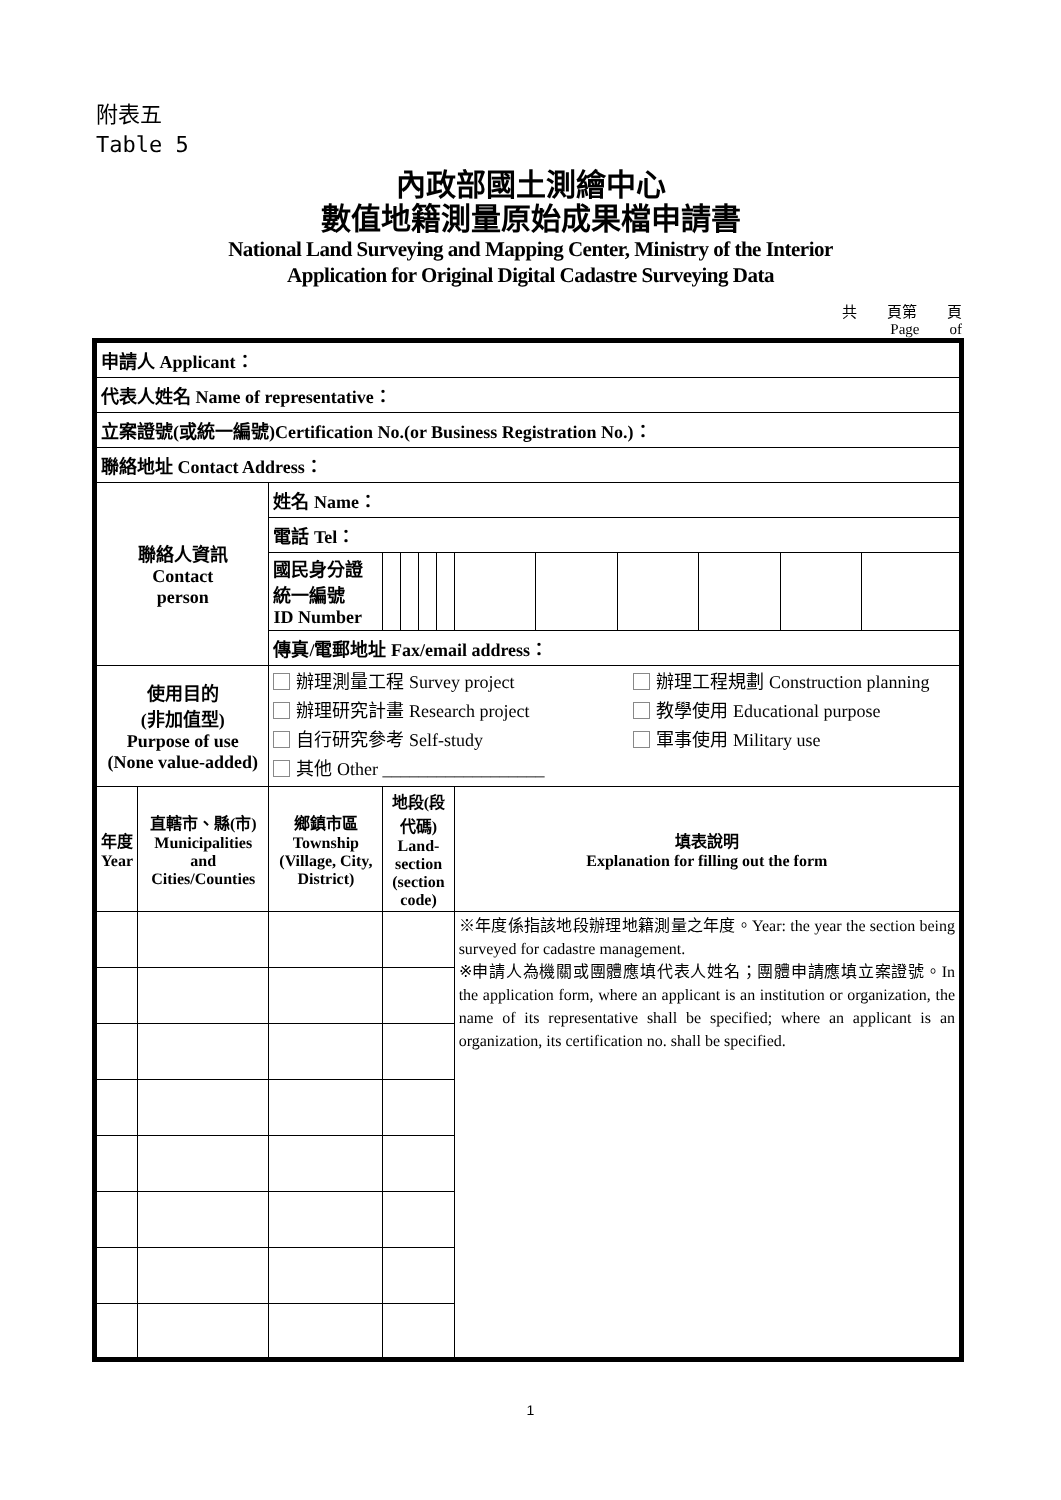附表五
Table 5
內政部國土測繪中心
數值地籍測量原始成果檔申請書
National Land Surveying and Mapping Center, Ministry of the Interior
Application for Original Digital Cadastre Surveying Data
共　　頁第　　頁
Page　　of　　
| 申請人 Applicant： | | | | | | | | | | | | |
| 代表人姓名 Name of representative： | | | | | | | | | | | | |
| 立案證號(或統一編號)Certification No.(or Business Registration No.)： | | | | | | | | | | | | |
| 聯絡地址 Contact Address： | | | | | | | | | | | | |
| 聯絡人資訊 Contact person | | 姓名 Name： | | | | | | | | | | |
| | | 電話 Tel： | | | | | | | | | | |
| | | 國民身分證統一編號 ID Number | | | | | | | | | | |
| | | 傳真/電郵地址 Fax/email address： | | | | | | | | | | |
| 使用目的 (非加值型) Purpose of use (None value-added) | | 辦理測量工程 Survey project 辦理工程規劃 Construction planning 辦理研究計畫 Research project 教學使用 Educational purpose 自行研究參考 Self-study 軍事使用 Military use 其他 Other __________________ | | | | | | | | | | |
| 年度 Year | 直轄市、縣(市) Municipalities and Cities/Counties | 鄉鎮市區 Township (Village, City, District) | 地段(段代碼) Land-section (section code) | | | | 填表說明 Explanation for filling out the form | | | | | |
| | | | | | | | ※年度係指該地段辦理地籍測量之年度。Year: the year the section being surveyed for cadastre management. ※申請人為機關或團體應填代表人姓名；團體申請應填立案證號。In the application form, where an applicant is an institution or organization, the name of its representative shall be specified; where an applicant is an organization, its certification no. shall be specified. | | | | | |
1